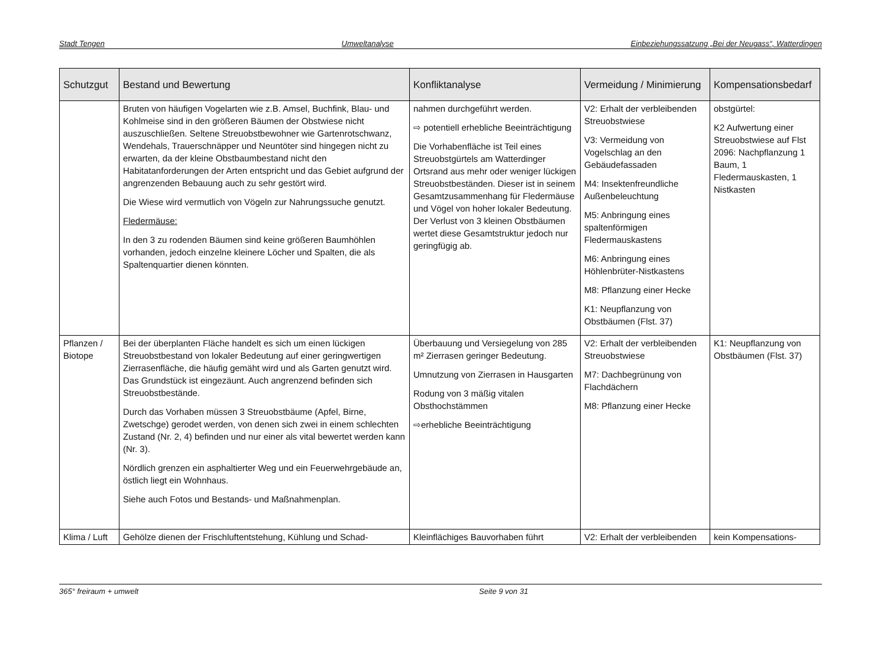Stadt Tengen Umweltanalyse Einbeziehungssatzung „Bei der Neugass“, Watterdingen
| Schutzgut | Bestand und Bewertung | Konfliktanalyse | Vermeidung / Minimierung | Kompensationsbedarf |
| --- | --- | --- | --- | --- |
| | Bruten von häufigen Vogelarten wie z.B. Amsel, Buchfink, Blau- und Kohlmeise sind in den größeren Bäumen der Obstwiese nicht auszuschließen. Seltene Streuobstbewohner wie Gartenrotschwanz, Wendehals, Trauerschnäpper und Neuntöter sind hingegen nicht zu erwarten, da der kleine Obstbaumbestand nicht den Habitatanforderungen der Arten entspricht und das Gebiet aufgrund der angrenzenden Bebauung auch zu sehr gestört wird. Die Wiese wird vermutlich von Vögeln zur Nahrungssuche genutzt. Fledermäuse: In den 3 zu rodenden Bäumen sind keine größeren Baumhöhlen vorhanden, jedoch einzelne kleinere Löcher und Spalten, die als Spaltenquartier dienen könnten. | nahmen durchgeführt werden. ⇨ potentiell erhebliche Beeinträchtigung Die Vorhabenfläche ist Teil eines Streuobstgürtels am Watterdinger Ortsrand aus mehr oder weniger lückigen Streuobstbeständen. Dieser ist in seinem Gesamtzusammenhang für Fledermäuse und Vögel von hoher lokaler Bedeutung. Der Verlust von 3 kleinen Obstbäumen wertet diese Gesamtstruktur jedoch nur geringfügig ab. | V2: Erhalt der verbleibenden Streuobstwiese V3: Vermeidung von Vogelschlag an den Gebäudefassaden M4: Insektenfreundliche Außenbeleuchtung M5: Anbringung eines spaltenförmigen Fledermauskastens M6: Anbringung eines Höhlenbrüter-Nistkastens M8: Pflanzung einer Hecke K1: Neupflanzung von Obstbäumen (Flst. 37) | obstgürtel: K2 Aufwertung einer Streuobstwiese auf Flst 2096: Nachpflanzung 1 Baum, 1 Fledermauskasten, 1 Nistkasten |
| Pflanzen / Biotope | Bei der überplanten Fläche handelt es sich um einen lückigen Streuobstbestand von lokaler Bedeutung auf einer geringwertigen Zierrasenfläche, die häufig gemäht wird und als Garten genutzt wird. Das Grundstück ist eingezäunt. Auch angrenzend befinden sich Streuobstbestände. Durch das Vorhaben müssen 3 Streuobstbäume (Apfel, Birne, Zwetschge) gerodet werden, von denen sich zwei in einem schlechten Zustand (Nr. 2, 4) befinden und nur einer als vital bewertet werden kann (Nr. 3). Nördlich grenzen ein asphaltierter Weg und ein Feuerwehrgebäude an, östlich liegt ein Wohnhaus. Siehe auch Fotos und Bestands- und Maßnahmenplan. | Überbauung und Versiegelung von 285 m² Zierrasen geringer Bedeutung. Umnutzung von Zierrasen in Hausgarten Rodung von 3 mäßig vitalen Obsthochstämmen ⇨erhebliche Beeinträchtigung | V2: Erhalt der verbleibenden Streuobstwiese M7: Dachbegrünung von Flachdächern M8: Pflanzung einer Hecke | K1: Neupflanzung von Obstbäumen (Flst. 37) |
| Klima / Luft | Gehölze dienen der Frischluftentstehung, Kühlung und Schad- | Kleinflächiges Bauvorhaben führt | V2: Erhalt der verbleibenden | kein Kompensations- |
365° freiraum + umwelt Seite 9 von 31